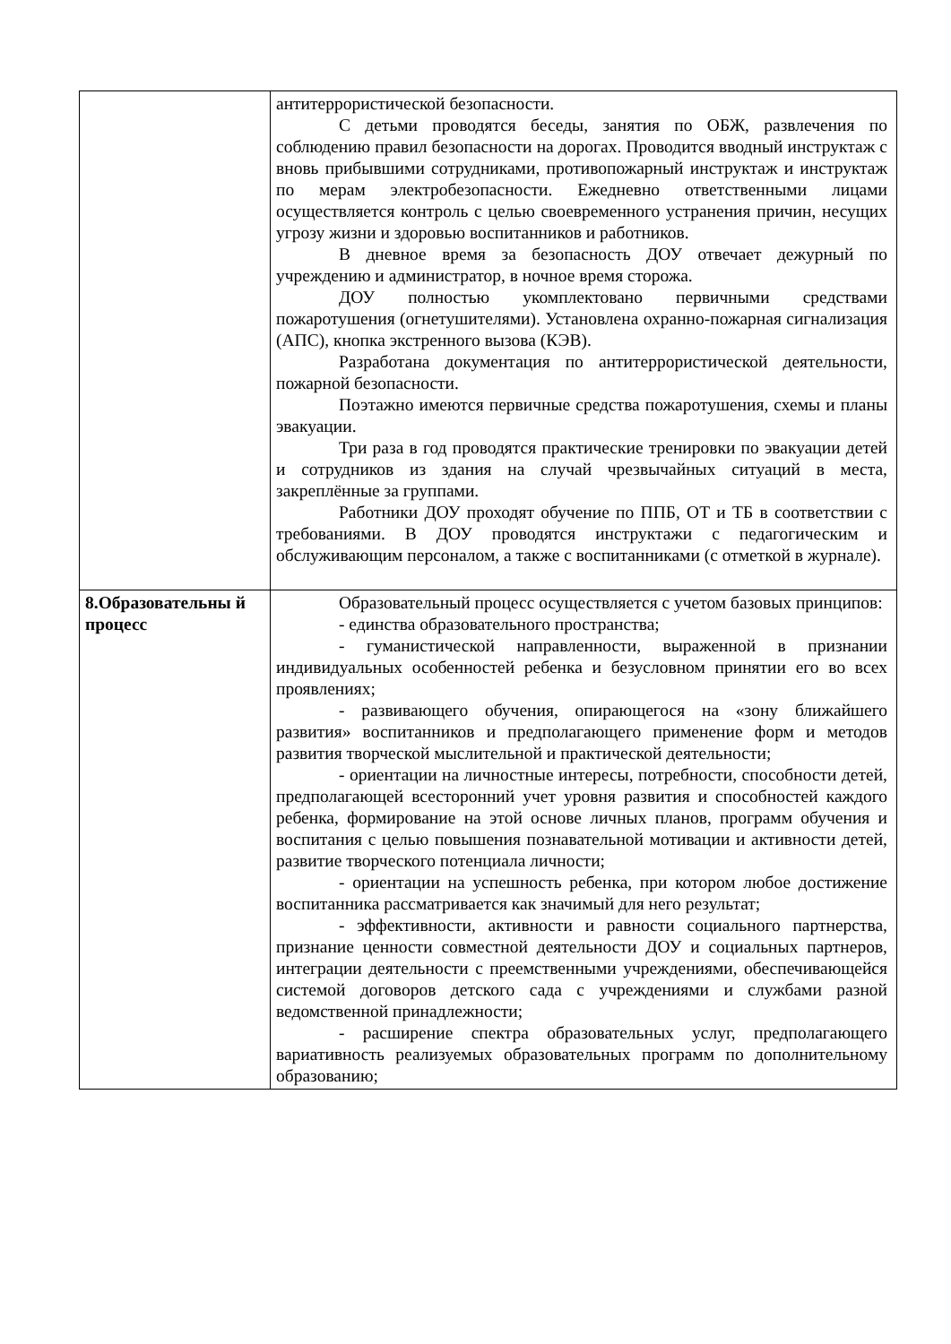| | антитеррористической безопасности. С детьми проводятся беседы, занятия по ОБЖ, развлечения по соблюдению правил безопасности на дорогах. Проводится вводный инструктаж с вновь прибывшими сотрудниками, противопожарный инструктаж и инструктаж по мерам электробезопасности. Ежедневно ответственными лицами осуществляется контроль с целью своевременного устранения причин, несущих угрозу жизни и здоровью воспитанников и работников. В дневное время за безопасность ДОУ отвечает дежурный по учреждению и администратор, в ночное время сторожа. ДОУ полностью укомплектовано первичными средствами пожаротушения (огнетушителями). Установлена охранно-пожарная сигнализация (АПС), кнопка экстренного вызова (КЭВ). Разработана документация по антитеррористической деятельности, пожарной безопасности. Поэтажно имеются первичные средства пожаротушения, схемы и планы эвакуации. Три раза в год проводятся практические тренировки по эвакуации детей и сотрудников из здания на случай чрезвычайных ситуаций в места, закреплённые за группами. Работники ДОУ проходят обучение по ППБ, ОТ и ТБ в соответствии с требованиями. В ДОУ проводятся инструктажи с педагогическим и обслуживающим персоналом, а также с воспитанниками (с отметкой в журнале). |
| 8.Образовательны й процесс | Образовательный процесс осуществляется с учетом базовых принципов: - единства образовательного пространства; - гуманистической направленности, выраженной в признании индивидуальных особенностей ребенка и безусловном принятии его во всех проявлениях; - развивающего обучения, опирающегося на «зону ближайшего развития» воспитанников и предполагающего применение форм и методов развития творческой мыслительной и практической деятельности; - ориентации на личностные интересы, потребности, способности детей, предполагающей всесторонний учет уровня развития и способностей каждого ребенка, формирование на этой основе личных планов, программ обучения и воспитания с целью повышения познавательной мотивации и активности детей, развитие творческого потенциала личности; - ориентации на успешность ребенка, при котором любое достижение воспитанника рассматривается как значимый для него результат; - эффективности, активности и равности социального партнерства, признание ценности совместной деятельности ДОУ и социальных партнеров, интеграции деятельности с преемственными учреждениями, обеспечивающейся системой договоров детского сада с учреждениями и службами разной ведомственной принадлежности; - расширение спектра образовательных услуг, предполагающего вариативность реализуемых образовательных программ по дополнительному образованию; |